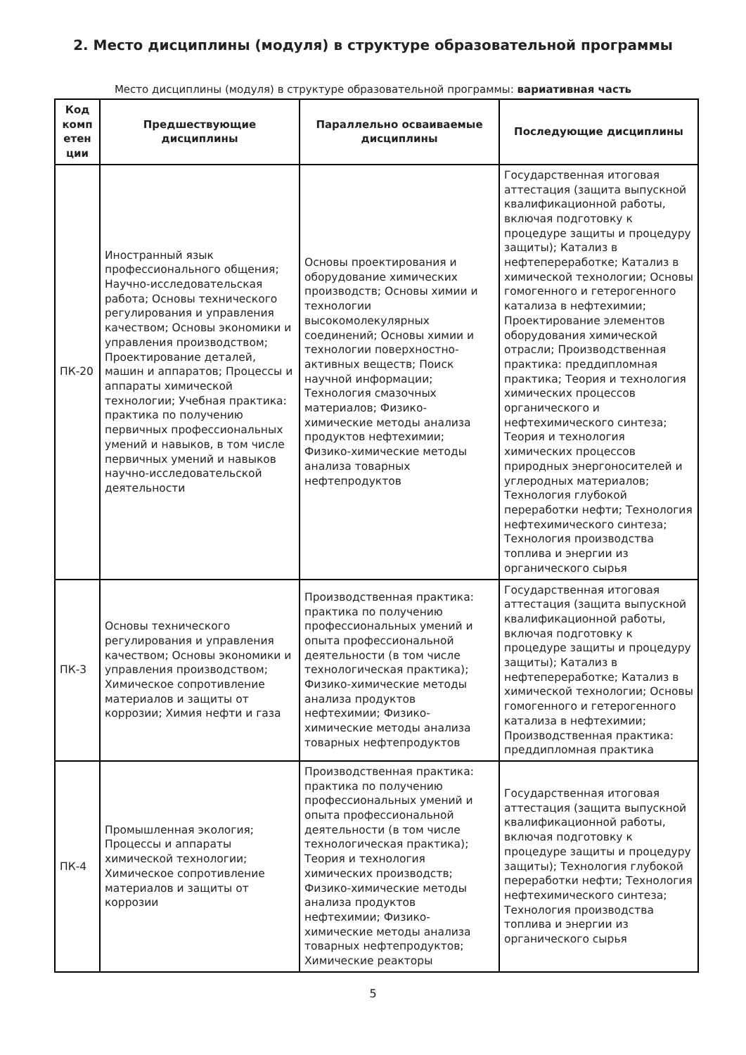2. Место дисциплины (модуля) в структуре образовательной программы
Место дисциплины (модуля) в структуре образовательной программы: вариативная часть
| Код комп етен ции | Предшествующие дисциплины | Параллельно осваиваемые дисциплины | Последующие дисциплины |
| --- | --- | --- | --- |
| ПК-20 | Иностранный язык профессионального общения; Научно-исследовательская работа; Основы технического регулирования и управления качеством; Основы экономики и управления производством; Проектирование деталей, машин и аппаратов; Процессы и аппараты химической технологии; Учебная практика: практика по получению первичных профессиональных умений и навыков, в том числе первичных умений и навыков научно-исследовательской деятельности | Основы проектирования и оборудование химических производств; Основы химии и технологии высокомолекулярных соединений; Основы химии и технологии поверхностно-активных веществ; Поиск научной информации; Технология смазочных материалов; Физико-химические методы анализа продуктов нефтехимии; Физико-химические методы анализа товарных нефтепродуктов | Государственная итоговая аттестация (защита выпускной квалификационной работы, включая подготовку к процедуре защиты и процедуру защиты); Катализ в нефтепереработке; Катализ в химической технологии; Основы гомогенного и гетерогенного катализа в нефтехимии; Проектирование элементов оборудования химической отрасли; Производственная практика: преддипломная практика; Теория и технология химических процессов органического и нефтехимического синтеза; Теория и технология химических процессов природных энергоносителей и углеродных материалов; Технология глубокой переработки нефти; Технология нефтехимического синтеза; Технология производства топлива и энергии из органического сырья |
| ПК-3 | Основы технического регулирования и управления качеством; Основы экономики и управления производством; Химическое сопротивление материалов и защиты от коррозии; Химия нефти и газа | Производственная практика: практика по получению профессиональных умений и опыта профессиональной деятельности (в том числе технологическая практика); Физико-химические методы анализа продуктов нефтехимии; Физико-химические методы анализа товарных нефтепродуктов | Государственная итоговая аттестация (защита выпускной квалификационной работы, включая подготовку к процедуре защиты и процедуру защиты); Катализ в нефтепереработке; Катализ в химической технологии; Основы гомогенного и гетерогенного катализа в нефтехимии; Производственная практика: преддипломная практика |
| ПК-4 | Промышленная экология; Процессы и аппараты химической технологии; Химическое сопротивление материалов и защиты от коррозии | Производственная практика: практика по получению профессиональных умений и опыта профессиональной деятельности (в том числе технологическая практика); Теория и технология химических производств; Физико-химические методы анализа продуктов нефтехимии; Физико-химические методы анализа товарных нефтепродуктов; Химические реакторы | Государственная итоговая аттестация (защита выпускной квалификационной работы, включая подготовку к процедуре защиты и процедуру защиты); Технология глубокой переработки нефти; Технология нефтехимического синтеза; Технология производства топлива и энергии из органического сырья |
5